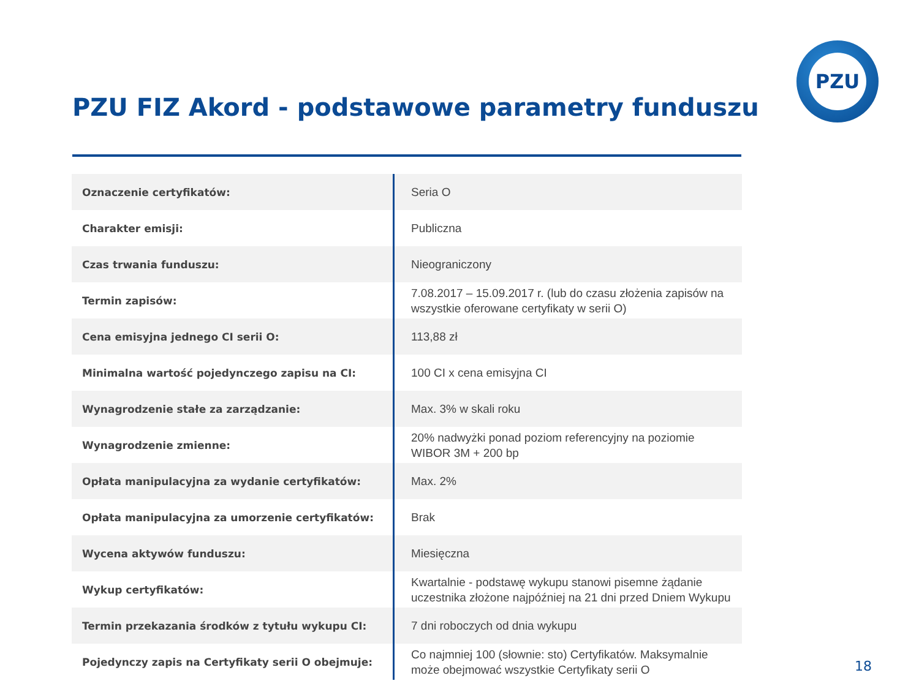PZU
PZU FIZ Akord - podstawowe parametry funduszu
| Oznaczenie certyfikatów: | Seria O |
| Charakter emisji: | Publiczna |
| Czas trwania funduszu: | Nieograniczony |
| Termin zapisów: | 7.08.2017 – 15.09.2017 r. (lub do czasu złożenia zapisów na wszystkie oferowane certyfikaty w serii O) |
| Cena emisyjna jednego CI serii O: | 113,88 zł |
| Minimalna wartość pojedynczego zapisu na CI: | 100 CI x cena emisyjna CI |
| Wynagrodzenie stałe za zarządzanie: | Max. 3% w skali roku |
| Wynagrodzenie zmienne: | 20% nadwyżki ponad poziom referencyjny na poziomie WIBOR 3M + 200 bp |
| Opłata manipulacyjna za wydanie certyfikatów: | Max. 2% |
| Opłata manipulacyjna za umorzenie certyfikatów: | Brak |
| Wycena aktywów funduszu: | Miesięczna |
| Wykup certyfikatów: | Kwartalnie - podstawę wykupu stanowi pisemne żądanie uczestnika złożone najpóźniej na 21 dni przed Dniem Wykupu |
| Termin przekazania środków z tytułu wykupu CI: | 7 dni roboczych od dnia wykupu |
| Pojedynczy zapis na Certyfikaty serii O obejmuje: | Co najmniej 100 (słownie: sto) Certyfikatów. Maksymalnie może obejmować wszystkie Certyfikaty serii O |
18